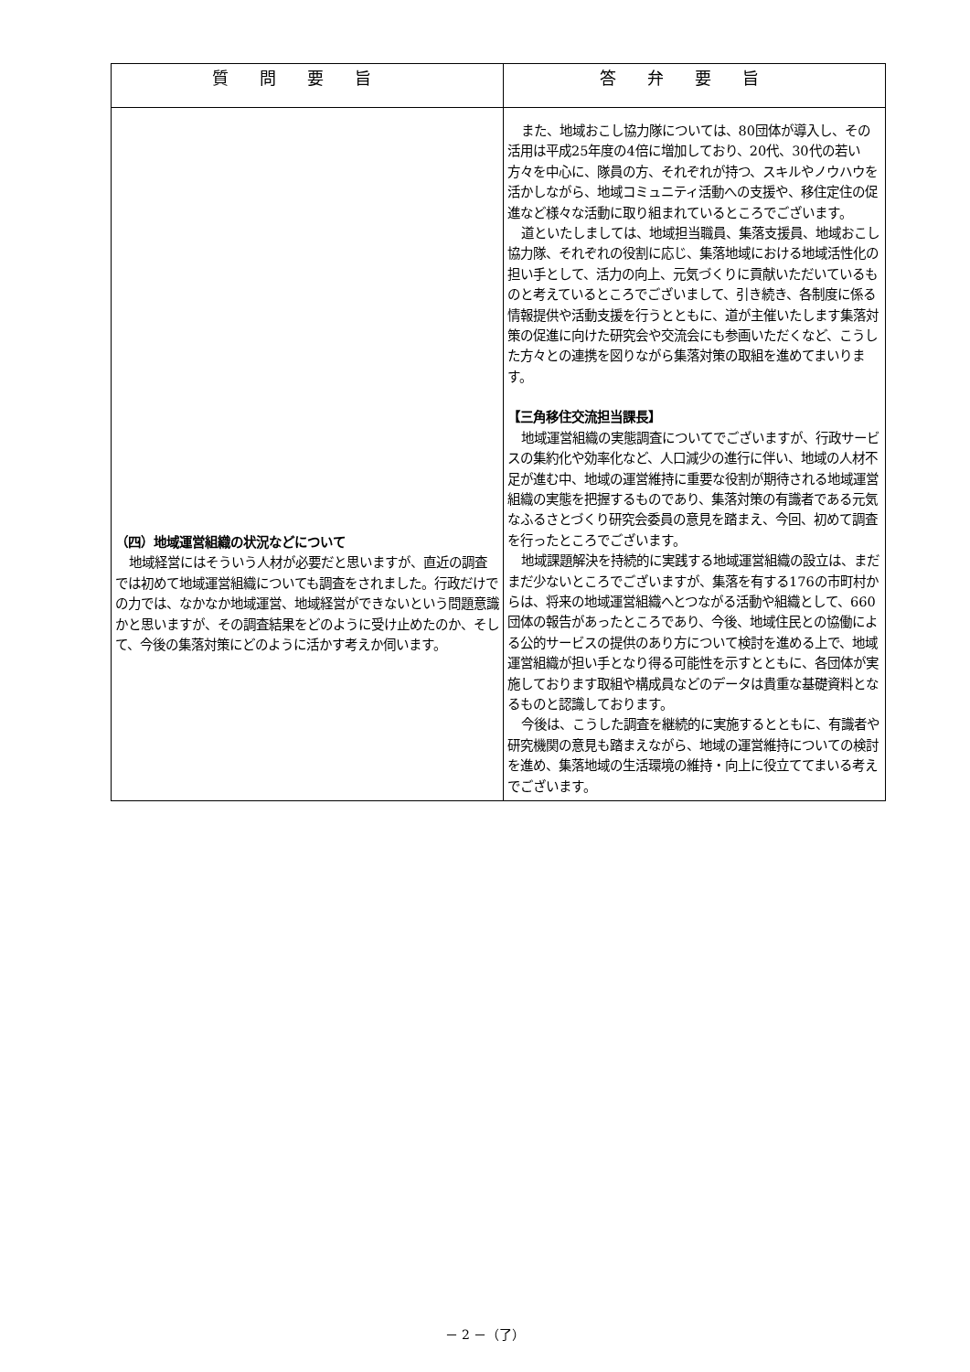| 質問要旨 | 答弁要旨 |
| --- | --- |
| （四）地域運営組織の状況などについて 地域経営にはそういう人材が必要だと思いますが、直近の調査では初めて地域運営組織についても調査をされました。行政だけでの力では、なかなか地域運営、地域経営ができないという問題意識かと思いますが、その調査結果をどのように受け止めたのか、そして、今後の集落対策にどのように活かす考えか伺います。 | また、地域おこし協力隊については、80団体が導入し、その活用は平成25年度の4倍に増加しており、20代、30代の若い方々を中心に、隊員の方、それぞれが持つ、スキルやノウハウを活かしながら、地域コミュニティ活動への支援や、移住定住の促進など様々な活動に取り組まれているところでございます。 道といたしましては、地域担当職員、集落支援員、地域おこし協力隊、それぞれの役割に応じ、集落地域における地域活性化の担い手として、活力の向上、元気づくりに貢献いただいているものと考えているところでございまして、引き続き、各制度に係る情報提供や活動支援を行うとともに、道が主催いたします集落対策の促進に向けた研究会や交流会にも参画いただくなど、こうした方々との連携を図りながら集落対策の取組を進めてまいります。 【三角移住交流担当課長】 地域運営組織の実態調査についてでございますが、行政サービスの集約化や効率化など、人口減少の進行に伴い、地域の人材不足が進む中、地域の運営維持に重要な役割が期待される地域運営組織の実態を把握するものであり、集落対策の有識者である元気なふるさとづくり研究会委員の意見を踏まえ、今回、初めて調査を行ったところでございます。 地域課題解決を持続的に実践する地域運営組織の設立は、まだまだ少ないところでございますが、集落を有する176の市町村からは、将来の地域運営組織へとつながる活動や組織として、660団体の報告があったところであり、今後、地域住民との協働による公的サービスの提供のあり方について検討を進める上で、地域運営組織が担い手となり得る可能性を示すとともに、各団体が実施しております取組や構成員などのデータは貴重な基礎資料となるものと認識しております。 今後は、こうした調査を継続的に実施するとともに、有識者や研究機関の意見も踏まえながら、地域の運営維持についての検討を進め、集落地域の生活環境の維持・向上に役立ててまいる考えでございます。 |
－ 2 －（了）